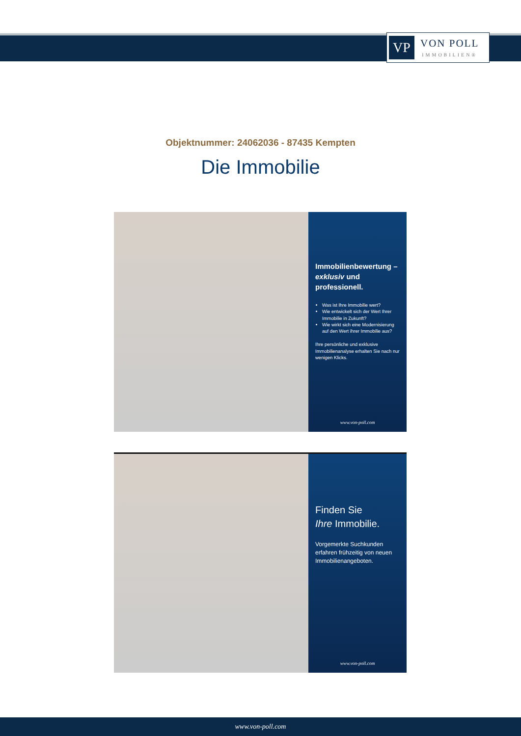VP
VON POLL
IMMOBILIEN®
Objektnummer: 24062036 - 87435 Kempten
Die Immobilie
Immobilienbewertung – exklusiv und professionell.
Was ist Ihre Immobilie wert?
Wie entwickelt sich der Wert Ihrer Immobilie in Zukunft?
Wie wirkt sich eine Modernisierung auf den Wert ihrer Immobilie aus?
Ihre persönliche und exklusive Immobilienanalyse erhalten Sie nach nur wenigen Klicks.
www.von-poll.com
Finden Sie
Ihre Immobilie.
Vorgemerkte Suchkunden erfahren frühzeitig von neuen Immobilienangeboten.
www.von-poll.com
www.von-poll.com